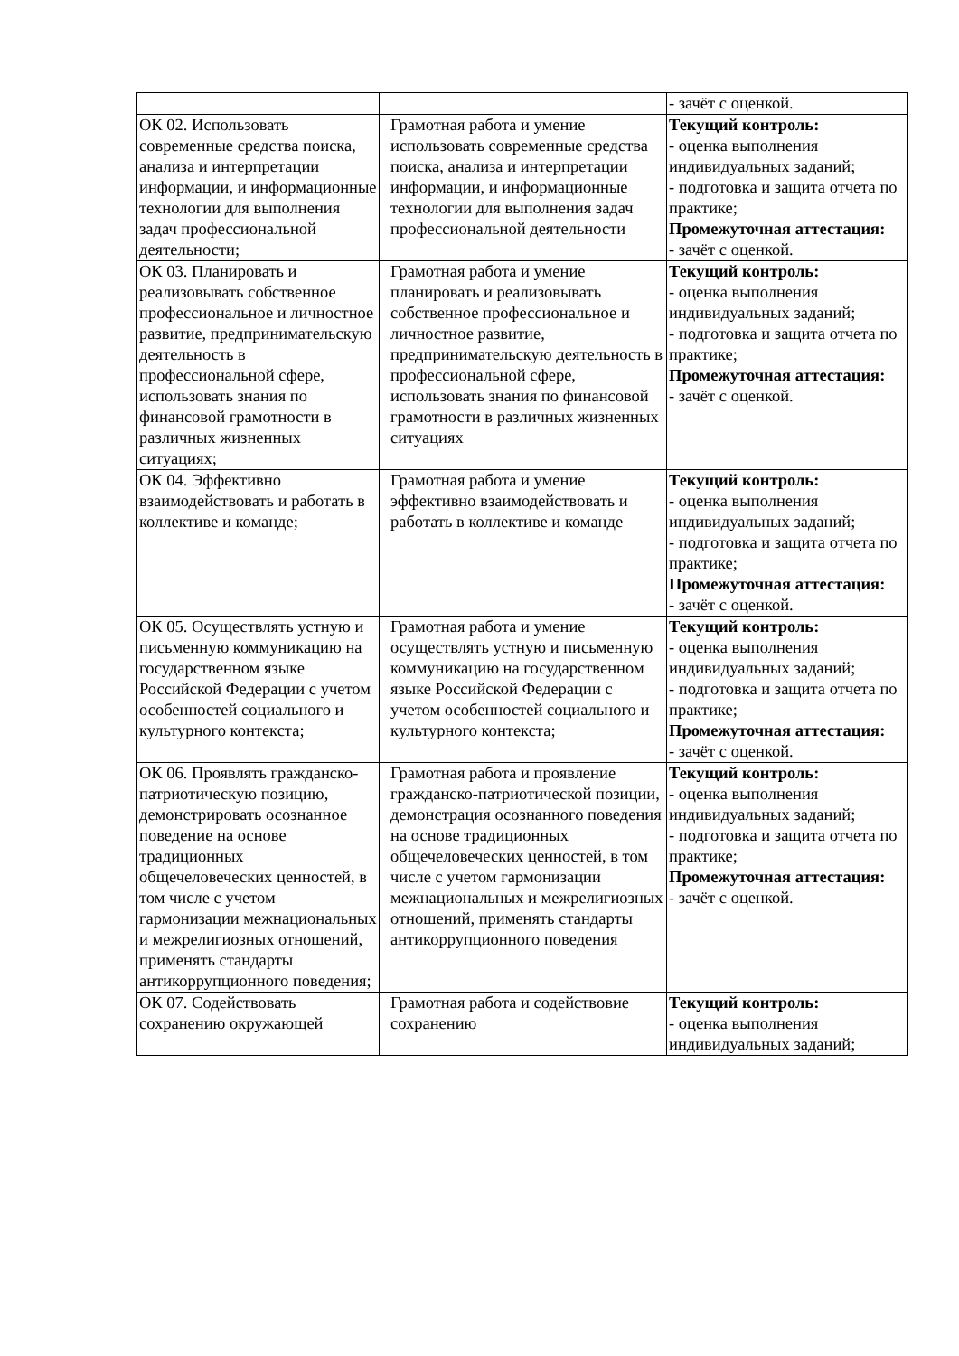| | | - зачёт с оценкой. |
| ОК 02. Использовать современные средства поиска, анализа и интерпретации информации, и информационные технологии для выполнения задач профессиональной деятельности; | Грамотная работа и умение использовать современные средства поиска, анализа и интерпретации информации, и информационные технологии для выполнения задач профессиональной деятельности | Текущий контроль: - оценка выполнения индивидуальных заданий; - подготовка и защита отчета по практике; Промежуточная аттестация: - зачёт с оценкой. |
| ОК 03. Планировать и реализовывать собственное профессиональное и личностное развитие, предпринимательскую деятельность в профессиональной сфере, использовать знания по финансовой грамотности в различных жизненных ситуациях; | Грамотная работа и умение планировать и реализовывать собственное профессиональное и личностное развитие, предпринимательскую деятельность в профессиональной сфере, использовать знания по финансовой грамотности в различных жизненных ситуациях | Текущий контроль: - оценка выполнения индивидуальных заданий; - подготовка и защита отчета по практике; Промежуточная аттестация: - зачёт с оценкой. |
| ОК 04. Эффективно взаимодействовать и работать в коллективе и команде; | Грамотная работа и умение эффективно взаимодействовать и работать в коллективе и команде | Текущий контроль: - оценка выполнения индивидуальных заданий; - подготовка и защита отчета по практике; Промежуточная аттестация: - зачёт с оценкой. |
| ОК 05. Осуществлять устную и письменную коммуникацию на государственном языке Российской Федерации с учетом особенностей социального и культурного контекста; | Грамотная работа и умение осуществлять устную и письменную коммуникацию на государственном языке Российской Федерации с учетом особенностей социального и культурного контекста; | Текущий контроль: - оценка выполнения индивидуальных заданий; - подготовка и защита отчета по практике; Промежуточная аттестация: - зачёт с оценкой. |
| ОК 06. Проявлять гражданско-патриотическую позицию, демонстрировать осознанное поведение на основе традиционных общечеловеческих ценностей, в том числе с учетом гармонизации межнациональных и межрелигиозных отношений, применять стандарты антикоррупционного поведения; | Грамотная работа и проявление гражданско-патриотической позиции, демонстрация осознанного поведения на основе традиционных общечеловеческих ценностей, в том числе с учетом гармонизации межнациональных и межрелигиозных отношений, применять стандарты антикоррупционного поведения | Текущий контроль: - оценка выполнения индивидуальных заданий; - подготовка и защита отчета по практике; Промежуточная аттестация: - зачёт с оценкой. |
| ОК 07. Содействовать сохранению окружающей | Грамотная работа и содействовие сохранению | Текущий контроль: - оценка выполнения индивидуальных заданий; |